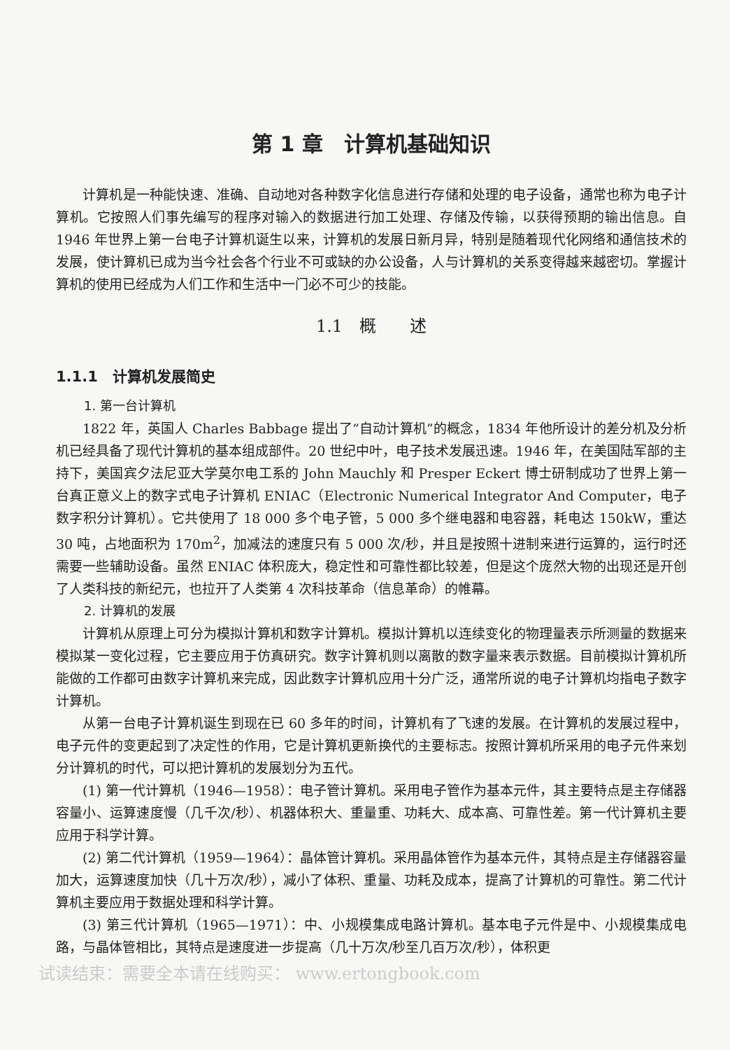第 1 章　计算机基础知识
计算机是一种能快速、准确、自动地对各种数字化信息进行存储和处理的电子设备，通常也称为电子计算机。它按照人们事先编写的程序对输入的数据进行加工处理、存储及传输，以获得预期的输出信息。自 1946 年世界上第一台电子计算机诞生以来，计算机的发展日新月异，特别是随着现代化网络和通信技术的发展，使计算机已成为当今社会各个行业不可或缺的办公设备，人与计算机的关系变得越来越密切。掌握计算机的使用已经成为人们工作和生活中一门必不可少的技能。
1.1　概　　述
1.1.1　计算机发展简史
1. 第一台计算机
1822 年，英国人 Charles Babbage 提出了“自动计算机”的概念，1834 年他所设计的差分机及分析机已经具备了现代计算机的基本组成部件。20 世纪中叶，电子技术发展迅速。1946 年，在美国陆军部的主持下，美国宾夕法尼亚大学莫尔电工系的 John Mauchly 和 Presper Eckert 博士研制成功了世界上第一台真正意义上的数字式电子计算机 ENIAC（Electronic Numerical Integrator And Computer，电子数字积分计算机）。它共使用了 18 000 多个电子管，5 000 多个继电器和电容器，耗电达 150kW，重达 30 吨，占地面积为 170m<sup>2</sup>，加减法的速度只有 5 000 次/秒，并且是按照十进制来进行运算的，运行时还需要一些辅助设备。虽然 ENIAC 体积庞大，稳定性和可靠性都比较差，但是这个庞然大物的出现还是开创了人类科技的新纪元，也拉开了人类第 4 次科技革命（信息革命）的帷幕。
2. 计算机的发展
计算机从原理上可分为模拟计算机和数字计算机。模拟计算机以连续变化的物理量表示所测量的数据来模拟某一变化过程，它主要应用于仿真研究。数字计算机则以离散的数字量来表示数据。目前模拟计算机所能做的工作都可由数字计算机来完成，因此数字计算机应用十分广泛，通常所说的电子计算机均指电子数字计算机。
从第一台电子计算机诞生到现在已 60 多年的时间，计算机有了飞速的发展。在计算机的发展过程中，电子元件的变更起到了决定性的作用，它是计算机更新换代的主要标志。按照计算机所采用的电子元件来划分计算机的时代，可以把计算机的发展划分为五代。
(1) 第一代计算机（1946—1958）：电子管计算机。采用电子管作为基本元件，其主要特点是主存储器容量小、运算速度慢（几千次/秒）、机器体积大、重量重、功耗大、成本高、可靠性差。第一代计算机主要应用于科学计算。
(2) 第二代计算机（1959—1964）：晶体管计算机。采用晶体管作为基本元件，其特点是主存储器容量加大，运算速度加快（几十万次/秒），减小了体积、重量、功耗及成本，提高了计算机的可靠性。第二代计算机主要应用于数据处理和科学计算。
(3) 第三代计算机（1965—1971）：中、小规模集成电路计算机。基本电子元件是中、小规模集成电路，与晶体管相比，其特点是速度进一步提高（几十万次/秒至几百万次/秒），体积更
试读结束：需要全本请在线购买： www.ertongbook.com